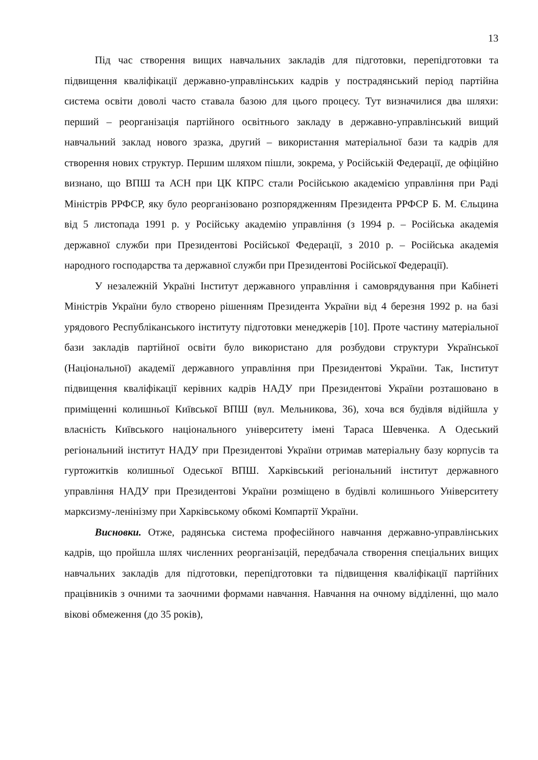13
Під час створення вищих навчальних закладів для підготовки, перепідготовки та підвищення кваліфікації державно-управлінських кадрів у пострадянський період партійна система освіти доволі часто ставала базою для цього процесу. Тут визначилися два шляхи: перший – реорганізація партійного освітнього закладу в державно-управлінський вищий навчальний заклад нового зразка, другий – використання матеріальної бази та кадрів для створення нових структур. Першим шляхом пішли, зокрема, у Російській Федерації, де офіційно визнано, що ВПШ та АСН при ЦК КПРС стали Російською академією управління при Раді Міністрів РРФСР, яку було реорганізовано розпорядженням Президента РРФСР Б. М. Єльцина від 5 листопада 1991 р. у Російську академію управління (з 1994 р. – Російська академія державної служби при Президентові Російської Федерації, з 2010 р. – Російська академія народного господарства та державної служби при Президентові Російської Федерації).
У незалежній Україні Інститут державного управління і самоврядування при Кабінеті Міністрів України було створено рішенням Президента України від 4 березня 1992 р. на базі урядового Республіканського інституту підготовки менеджерів [10]. Проте частину матеріальної бази закладів партійної освіти було використано для розбудови структури Української (Національної) академії державного управління при Президентові України. Так, Інститут підвищення кваліфікації керівних кадрів НАДУ при Президентові України розташовано в приміщенні колишньої Київської ВПШ (вул. Мельникова, 36), хоча вся будівля відійшла у власність Київського національного університету імені Тараса Шевченка. А Одеський регіональний інститут НАДУ при Президентові України отримав матеріальну базу корпусів та гуртожитків колишньої Одеської ВПШ. Харківський регіональний інститут державного управління НАДУ при Президентові України розміщено в будівлі колишнього Університету марксизму-ленінізму при Харківському обкомі Компартії України.
Висновки. Отже, радянська система професійного навчання державно-управлінських кадрів, що пройшла шлях численних реорганізацій, передбачала створення спеціальних вищих навчальних закладів для підготовки, перепідготовки та підвищення кваліфікації партійних працівників з очними та заочними формами навчання. Навчання на очному відділенні, що мало вікові обмеження (до 35 років),